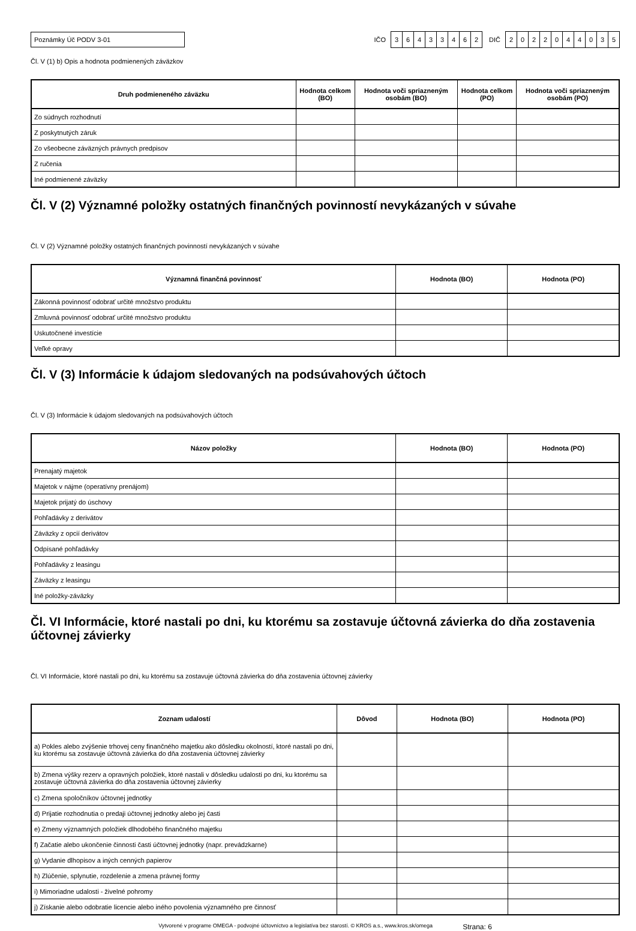Poznámky Úč PODV 3-01
IČO
36433462
DIČ
2022044035
Čl. V (1) b) Opis a hodnota podmienených záväzkov
| Druh podmieneného záväzku | Hodnota celkom (BO) | Hodnota voči spriazneným osobám (BO) | Hodnota celkom (PO) | Hodnota voči spriazneným osobám (PO) |
| --- | --- | --- | --- | --- |
| Zo súdnych rozhodnutí | | | | |
| Z poskytnutých záruk | | | | |
| Zo všeobecne záväzných právnych predpisov | | | | |
| Z ručenia | | | | |
| Iné podmienené záväzky | | | | |
Čl. V (2) Významné položky ostatných finančných povinností nevykázaných v súvahe
Čl. V (2) Významné položky ostatných finančných povinností nevykázaných v súvahe
| Významná finančná povinnosť | Hodnota (BO) | Hodnota (PO) |
| --- | --- | --- |
| Zákonná povinnosť odobrať určité množstvo produktu | | |
| Zmluvná povinnosť odobrať určité množstvo produktu | | |
| Uskutočnené investície | | |
| Veľké opravy | | |
Čl. V (3) Informácie k údajom sledovaných na podsúvahových účtoch
Čl. V (3) Informácie k údajom sledovaných na podsúvahových účtoch
| Názov položky | Hodnota (BO) | Hodnota (PO) |
| --- | --- | --- |
| Prenajatý majetok | | |
| Majetok v nájme (operatívny prenájom) | | |
| Majetok prijatý do úschovy | | |
| Pohľadávky z derivátov | | |
| Záväzky z opcií derivátov | | |
| Odpísané pohľadávky | | |
| Pohľadávky z leasingu | | |
| Záväzky z leasingu | | |
| Iné položky-záväzky | | |
Čl. VI Informácie, ktoré nastali po dni, ku ktorému sa zostavuje účtovná závierka do dňa zostavenia účtovnej závierky
Čl. VI Informácie, ktoré nastali po dni, ku ktorému sa zostavuje účtovná závierka do dňa zostavenia účtovnej závierky
| Zoznam udalostí | Dôvod | Hodnota (BO) | Hodnota (PO) |
| --- | --- | --- | --- |
| a) Pokles alebo zvýšenie trhovej ceny finančného majetku ako dôsledku okolností, ktoré nastali po dni, ku ktorému sa zostavuje účtovná závierka do dňa zostavenia účtovnej závierky | | | |
| b) Zmena výšky rezerv a opravných položiek, ktoré nastali v dôsledku udalosti po dni, ku ktorému sa zostavuje účtovná závierka do dňa zostavenia účtovnej závierky | | | |
| c) Zmena spoločníkov účtovnej jednotky | | | |
| d) Prijatie rozhodnutia o predaji účtovnej jednotky alebo jej časti | | | |
| e) Zmeny významných položiek dlhodobého finančného majetku | | | |
| f) Začatie alebo ukončenie činnosti časti účtovnej jednotky (napr. prevádzkarne) | | | |
| g) Vydanie dlhopisov a iných cenných papierov | | | |
| h) Zlúčenie, splynutie, rozdelenie a zmena právnej formy | | | |
| i) Mimoriadne udalosti - živelné pohromy | | | |
| j) Získanie alebo odobratie licencie alebo iného povolenia významného pre činnosť | | | |
Vytvorené v programe OMEGA - podvojné účtovníctvo a legislatíva bez starostí. © KROS a.s., www.kros.sk/omega Strana: 6